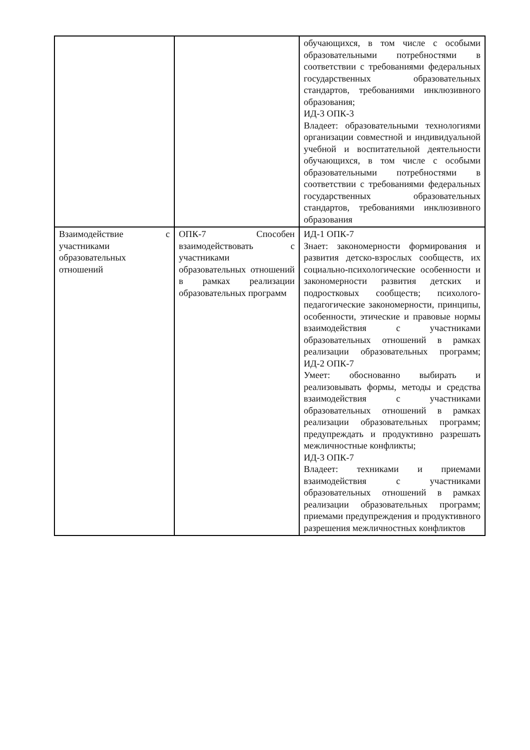| | | обучающихся, в том числе с особыми образовательными потребностями в соответствии с требованиями федеральных государственных образовательных стандартов, требованиями инклюзивного образования; ИД-3 ОПК-3 Владеет: образовательными технологиями организации совместной и индивидуальной учебной и воспитательной деятельности обучающихся, в том числе с особыми образовательными потребностями в соответствии с требованиями федеральных государственных образовательных стандартов, требованиями инклюзивного образования |
| Взаимодействие с участниками образовательных отношений | ОПК-7 Способен взаимодействовать с участниками образовательных отношений в рамках реализации образовательных программ | ИД-1 ОПК-7 Знает: закономерности формирования и развития детско-взрослых сообществ, их социально-психологические особенности и закономерности развития детских и подростковых сообществ; психолого- педагогические закономерности, принципы, особенности, этические и правовые нормы взаимодействия с участниками образовательных отношений в рамках реализации образовательных программ; ИД-2 ОПК-7 Умеет: обоснованно выбирать и реализовывать формы, методы и средства взаимодействия с участниками образовательных отношений в рамках реализации образовательных программ; предупреждать и продуктивно разрешать межличностные конфликты; ИД-3 ОПК-7 Владеет: техниками и приемами взаимодействия с участниками образовательных отношений в рамках реализации образовательных программ; приемами предупреждения и продуктивного разрешения межличностных конфликтов |